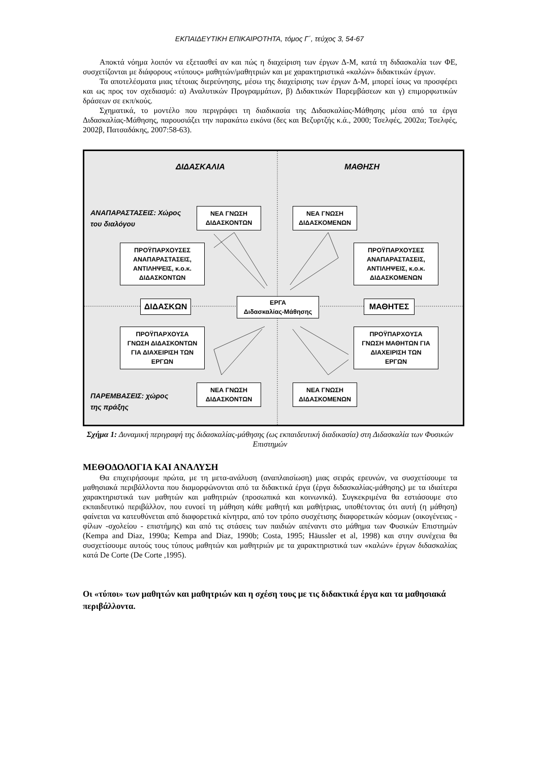ΕΚΠΑΙΔΕΥΤΙΚΗ ΕΠΙΚΑΙΡΟΤΗΤΑ, τόμος Γ΄, τεύχος 3, 54-67
Αποκτά νόημα λοιπόν να εξετασθεί αν και πώς η διαχείριση των έργων Δ-Μ, κατά τη διδασκαλία των ΦΕ, συσχετίζονται με διάφορους «τύπους» μαθητών/μαθητριών και με χαρακτηριστικά «καλών» διδακτικών έργων.
Τα αποτελέσματα μιας τέτοιας διερεύνησης, μέσω της διαχείρισης των έργων Δ-Μ, μπορεί ίσως να προσφέρει και ως προς τον σχεδιασμό: α) Αναλυτικών Προγραμμάτων, β) Διδακτικών Παρεμβάσεων και γ) επιμορφωτικών δράσεων σε εκπ/κούς.
Σχηματικά, το μοντέλο που περιγράφει τη διαδικασία της Διδασκαλίας-Μάθησης μέσα από τα έργα Διδασκαλίας-Μάθησης, παρουσιάζει την παρακάτω εικόνα (δες και Βεζυρτζής κ.ά., 2000; Τσελφές, 2002α; Τσελφές, 2002β, Πατσαδάκης, 2007:58-63).
ΔΙΔΑΣΚΑΛΙΑ ΜΑΘΗΣΗ
ΑΝΑΠΑΡΑΣΤΑΣΕΙΣ: Χώρος
του διαλόγου
ΝΕΑ ΓΝΩΣΗ
ΔΙΔΑΣΚΟΝΤΩΝ
ΝΕΑ ΓΝΩΣΗ
ΔΙΔΑΣΚΟΜΕΝΩΝ
ΠΡΟΫΠΑΡΧΟΥΣΕΣ
ΑΝΑΠΑΡΑΣΤΑΣΕΙΣ,
ΑΝΤΙΛΗΨΕΙΣ, κ.ο.κ.
ΔΙΔΑΣΚΟΝΤΩΝ
ΠΡΟΫΠΑΡΧΟΥΣΕΣ
ΑΝΑΠΑΡΑΣΤΑΣΕΙΣ,
ΑΝΤΙΛΗΨΕΙΣ, κ.ο.κ.
ΔΙΔΑΣΚΟΜΕΝΩΝ
ΔΙΔΑΣΚΩΝ
ΕΡΓΑ
Διδασκαλίας-Μάθησης
ΜΑΘΗΤΕΣ
ΠΡΟΫΠΑΡΧΟΥΣΑ
ΓΝΩΣΗ ΔΙΔΑΣΚΟΝΤΩΝ
ΓΙΑ ΔΙΑΧΕΙΡΙΣΗ ΤΩΝ
ΕΡΓΩΝ
ΠΡΟΫΠΑΡΧΟΥΣΑ
ΓΝΩΣΗ ΜΑΘΗΤΩΝ ΓΙΑ
ΔΙΑΧΕΙΡΙΣΗ ΤΩΝ
ΕΡΓΩΝ
ΠΑΡΕΜΒΑΣΕΙΣ: χώρος
της πράξης
ΝΕΑ ΓΝΩΣΗ
ΔΙΔΑΣΚΟΝΤΩΝ
ΝΕΑ ΓΝΩΣΗ
ΔΙΔΑΣΚΟΜΕΝΩΝ
Σχήμα 1: Δυναμική περιγραφή της διδασκαλίας-μάθησης (ως εκπαιδευτική διαδικασία) στη Διδασκαλία των Φυσικών Επιστημών
ΜΕΘΟΔΟΛΟΓΙΑ ΚΑΙ ΑΝΑΛΥΣΗ
Θα επιχειρήσουμε πρώτα, με τη μετα-ανάλυση (αναπλαισίωση) μιας σειράς ερευνών, να συσχετίσουμε τα μαθησιακά περιβάλλοντα που διαμορφώνονται από τα διδακτικά έργα (έργα διδασκαλίας-μάθησης) με τα ιδιαίτερα χαρακτηριστικά των μαθητών και μαθητριών (προσωπικά και κοινωνικά). Συγκεκριμένα θα εστιάσουμε στο εκπαιδευτικό περιβάλλον, που ευνοεί τη μάθηση κάθε μαθητή και μαθήτριας, υποθέτοντας ότι αυτή (η μάθηση) φαίνεται να κατευθύνεται από διαφορετικά κίνητρα, από τον τρόπο συσχέτισης διαφορετικών κόσμων (οικογένειας - φίλων -σχολείου - επιστήμης) και από τις στάσεις των παιδιών απέναντι στο μάθημα των Φυσικών Επιστημών (Kempa and Diaz, 1990a; Kempa and Diaz, 1990b; Costa, 1995; Häussler et al, 1998) και στην συνέχεια θα συσχετίσουμε αυτούς τους τύπους μαθητών και μαθητριών με τα χαρακτηριστικά των «καλών» έργων διδασκαλίας κατά De Corte (De Corte ,1995).
Οι «τύποι» των μαθητών και μαθητριών και η σχέση τους με τις διδακτικά έργα και τα μαθησιακά περιβάλλοντα.